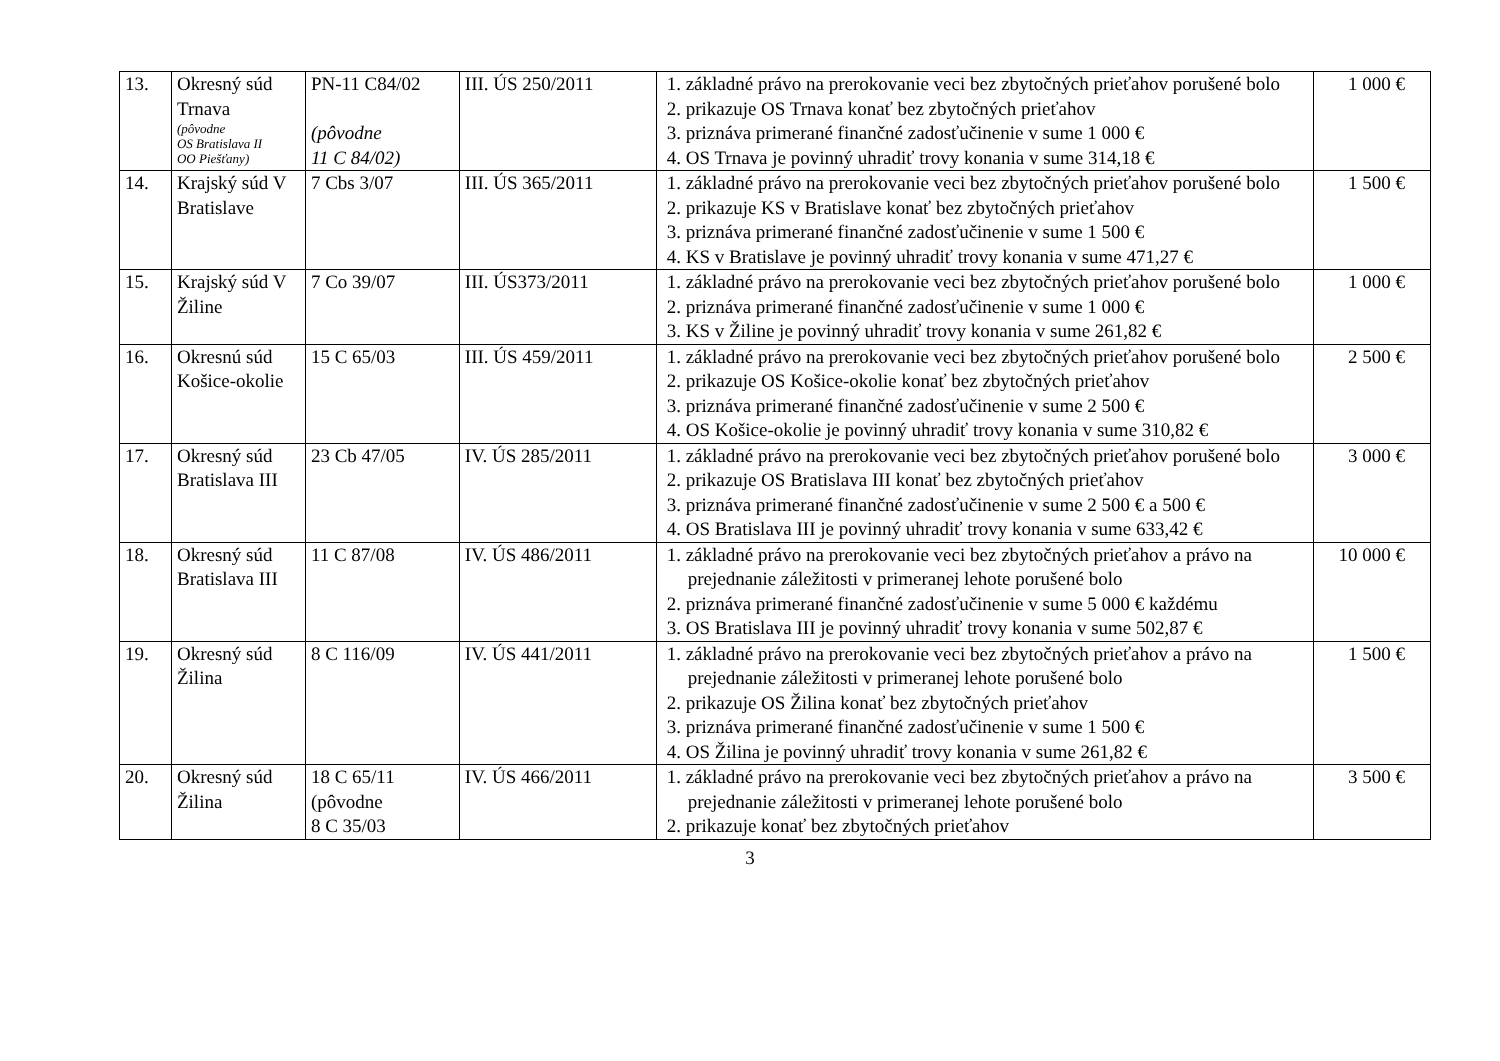| 13. | Okresný súd Trnava (pôvodne OS Bratislava II OO Piešťany) | PN-11 C84/02 (pôvodne 11 C 84/02) | III. ÚS 250/2011 | 1. základné právo na prerokovanie veci bez zbytočných prieťahov porušené bolo 2. prikazuje OS Trnava konať bez zbytočných prieťahov 3. priznáva primerané finančné zadosťučinenie v sume 1 000 € 4. OS Trnava je povinný uhradiť trovy konania v sume 314,18 € | 1 000 € |
| 14. | Krajský súd V Bratislave | 7 Cbs 3/07 | III. ÚS 365/2011 | 1. základné právo na prerokovanie veci bez zbytočných prieťahov porušené bolo 2. prikazuje KS v Bratislave konať bez zbytočných prieťahov 3. priznáva primerané finančné zadosťučinenie v sume 1 500 € 4. KS v Bratislave je povinný uhradiť trovy konania v sume 471,27 € | 1 500 € |
| 15. | Krajský súd V Žiline | 7 Co 39/07 | III. ÚS373/2011 | 1. základné právo na prerokovanie veci bez zbytočných prieťahov porušené bolo 2. priznáva primerané finančné zadosťučinenie v sume 1 000 € 3. KS v Žiline je povinný uhradiť trovy konania v sume 261,82 € | 1 000 € |
| 16. | Okresnú súd Košice-okolie | 15 C 65/03 | III. ÚS 459/2011 | 1. základné právo na prerokovanie veci bez zbytočných prieťahov porušené bolo 2. prikazuje OS Košice-okolie konať bez zbytočných prieťahov 3. priznáva primerané finančné zadosťučinenie v sume 2 500 € 4. OS Košice-okolie je povinný uhradiť trovy konania v sume 310,82 € | 2 500 € |
| 17. | Okresný súd Bratislava III | 23 Cb 47/05 | IV. ÚS 285/2011 | 1. základné právo na prerokovanie veci bez zbytočných prieťahov porušené bolo 2. prikazuje OS Bratislava III konať bez zbytočných prieťahov 3. priznáva primerané finančné zadosťučinenie v sume 2 500 € a 500 € 4. OS Bratislava III je povinný uhradiť trovy konania v sume 633,42 € | 3 000 € |
| 18. | Okresný súd Bratislava III | 11 C 87/08 | IV. ÚS 486/2011 | 1. základné právo na prerokovanie veci bez zbytočných prieťahov a právo na prejednanie záležitosti v primeranej lehote porušené bolo 2. priznáva primerané finančné zadosťučinenie v sume 5 000 € každému 3. OS Bratislava III je povinný uhradiť trovy konania v sume 502,87 € | 10 000 € |
| 19. | Okresný súd Žilina | 8 C 116/09 | IV. ÚS 441/2011 | 1. základné právo na prerokovanie veci bez zbytočných prieťahov a právo na prejednanie záležitosti v primeranej lehote porušené bolo 2. prikazuje OS Žilina konať bez zbytočných prieťahov 3. priznáva primerané finančné zadosťučinenie v sume 1 500 € 4. OS Žilina je povinný uhradiť trovy konania v sume 261,82 € | 1 500 € |
| 20. | Okresný súd Žilina | 18 C 65/11 (pôvodne 8 C 35/03 | IV. ÚS 466/2011 | 1. základné právo na prerokovanie veci bez zbytočných prieťahov a právo na prejednanie záležitosti v primeranej lehote porušené bolo 2. prikazuje konať bez zbytočných prieťahov | 3 500 € |
3